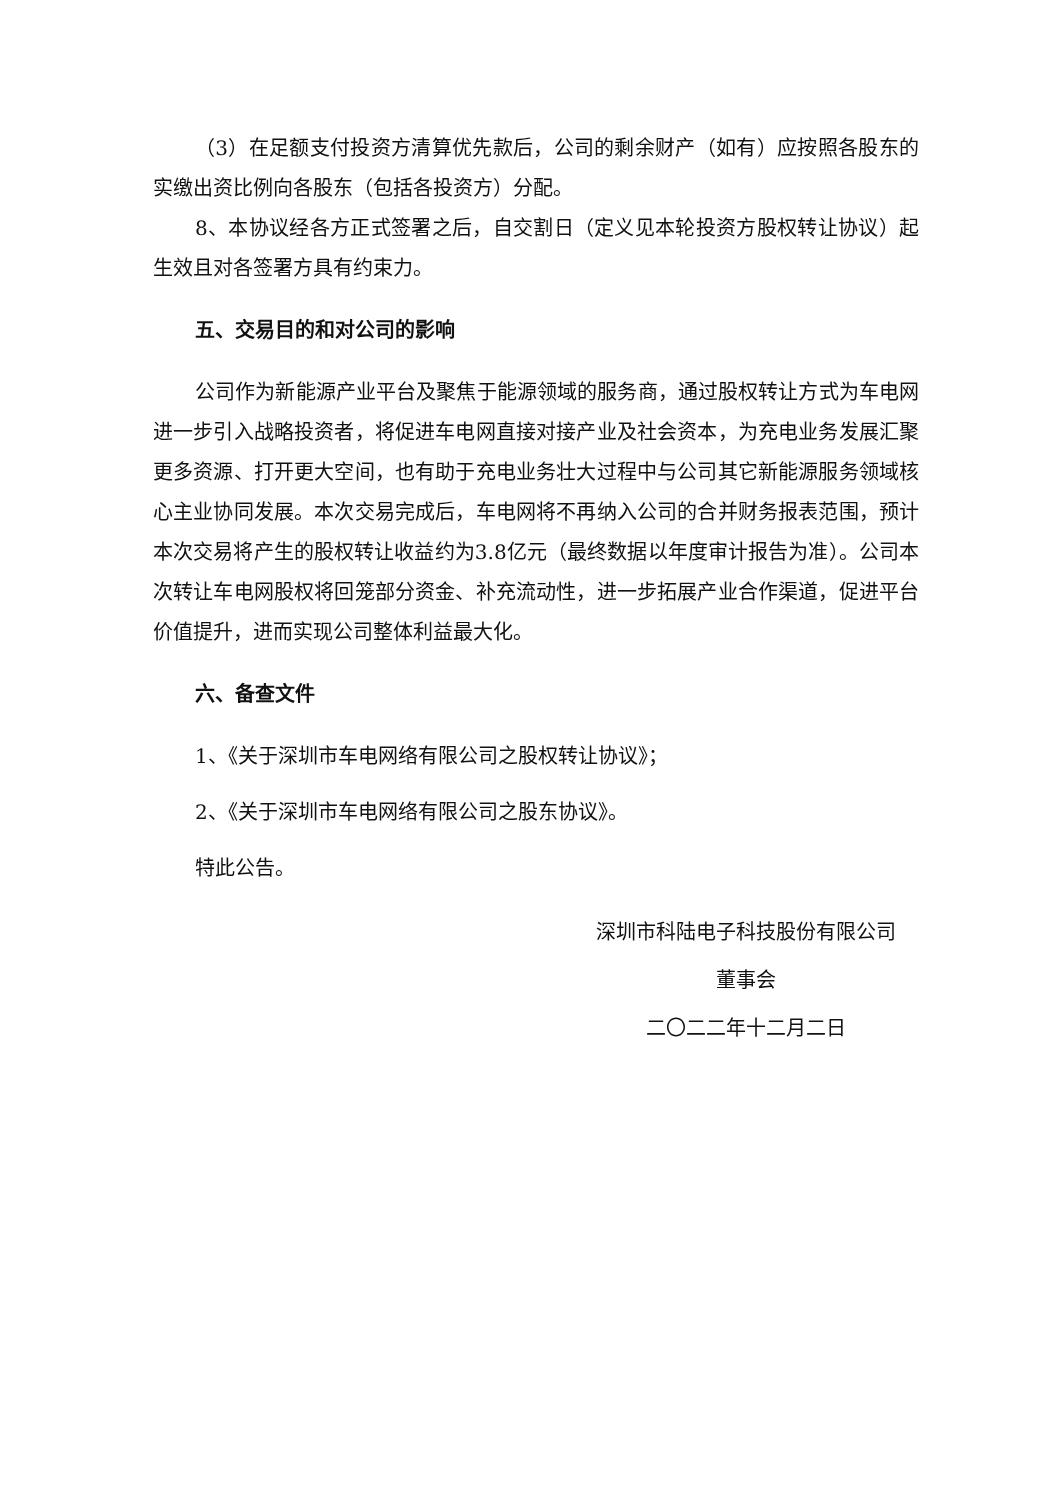（3）在足额支付投资方清算优先款后，公司的剩余财产（如有）应按照各股东的实缴出资比例向各股东（包括各投资方）分配。
8、本协议经各方正式签署之后，自交割日（定义见本轮投资方股权转让协议）起生效且对各签署方具有约束力。
五、交易目的和对公司的影响
公司作为新能源产业平台及聚焦于能源领域的服务商，通过股权转让方式为车电网进一步引入战略投资者，将促进车电网直接对接产业及社会资本，为充电业务发展汇聚更多资源、打开更大空间，也有助于充电业务壮大过程中与公司其它新能源服务领域核心主业协同发展。本次交易完成后，车电网将不再纳入公司的合并财务报表范围，预计本次交易将产生的股权转让收益约为3.8亿元（最终数据以年度审计报告为准）。公司本次转让车电网股权将回笼部分资金、补充流动性，进一步拓展产业合作渠道，促进平台价值提升，进而实现公司整体利益最大化。
六、备查文件
1、《关于深圳市车电网络有限公司之股权转让协议》；
2、《关于深圳市车电网络有限公司之股东协议》。
特此公告。
深圳市科陆电子科技股份有限公司
董事会
二〇二二年十二月二日